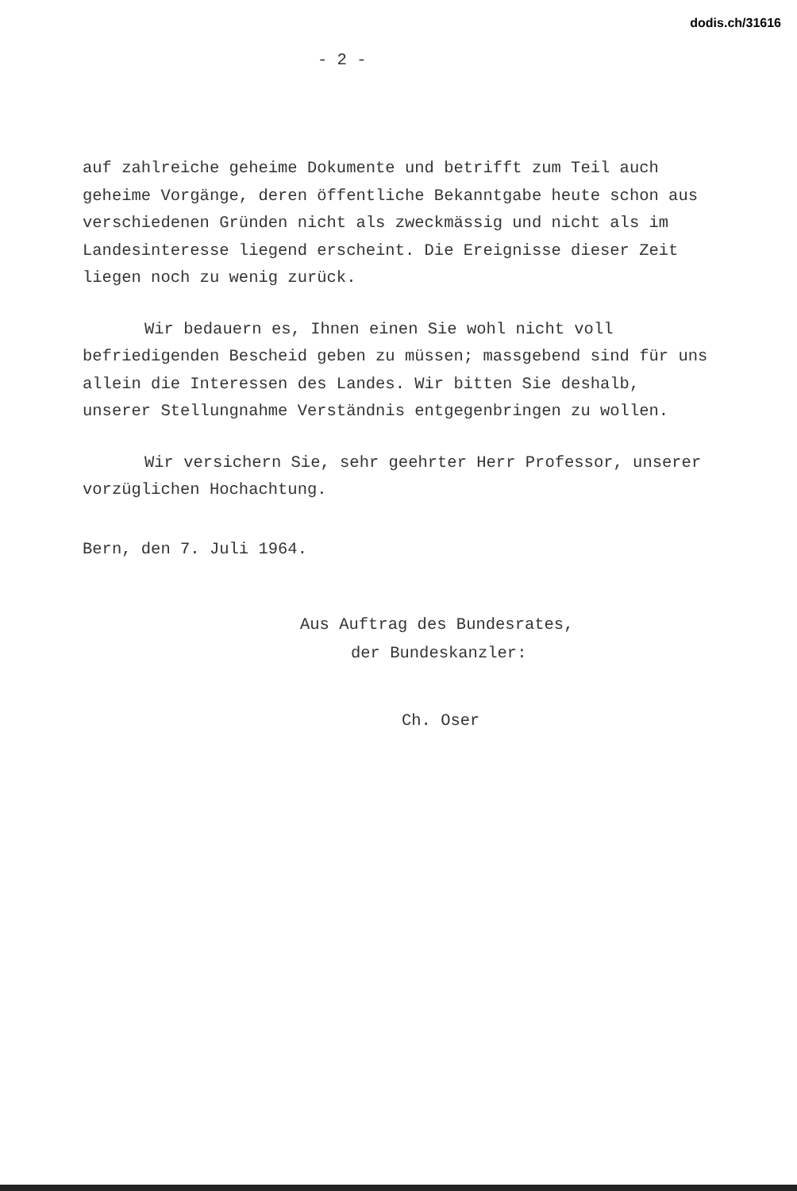dodis.ch/31616
- 2 -
auf zahlreiche geheime Dokumente und betrifft zum Teil auch geheime Vorgänge, deren öffentliche Bekanntgabe heute schon aus verschiedenen Gründen nicht als zweckmässig und nicht als im Landesinteresse liegend erscheint. Die Ereignisse dieser Zeit liegen noch zu wenig zurück.
Wir bedauern es, Ihnen einen Sie wohl nicht voll befriedigenden Bescheid geben zu müssen; massgebend sind für uns allein die Interessen des Landes. Wir bitten Sie deshalb, unserer Stellungnahme Verständnis entgegenbringen zu wollen.
Wir versichern Sie, sehr geehrter Herr Professor, unserer vorzüglichen Hochachtung.
Bern, den 7. Juli 1964.
Aus Auftrag des Bundesrates,
der Bundeskanzler:
Ch. Oser